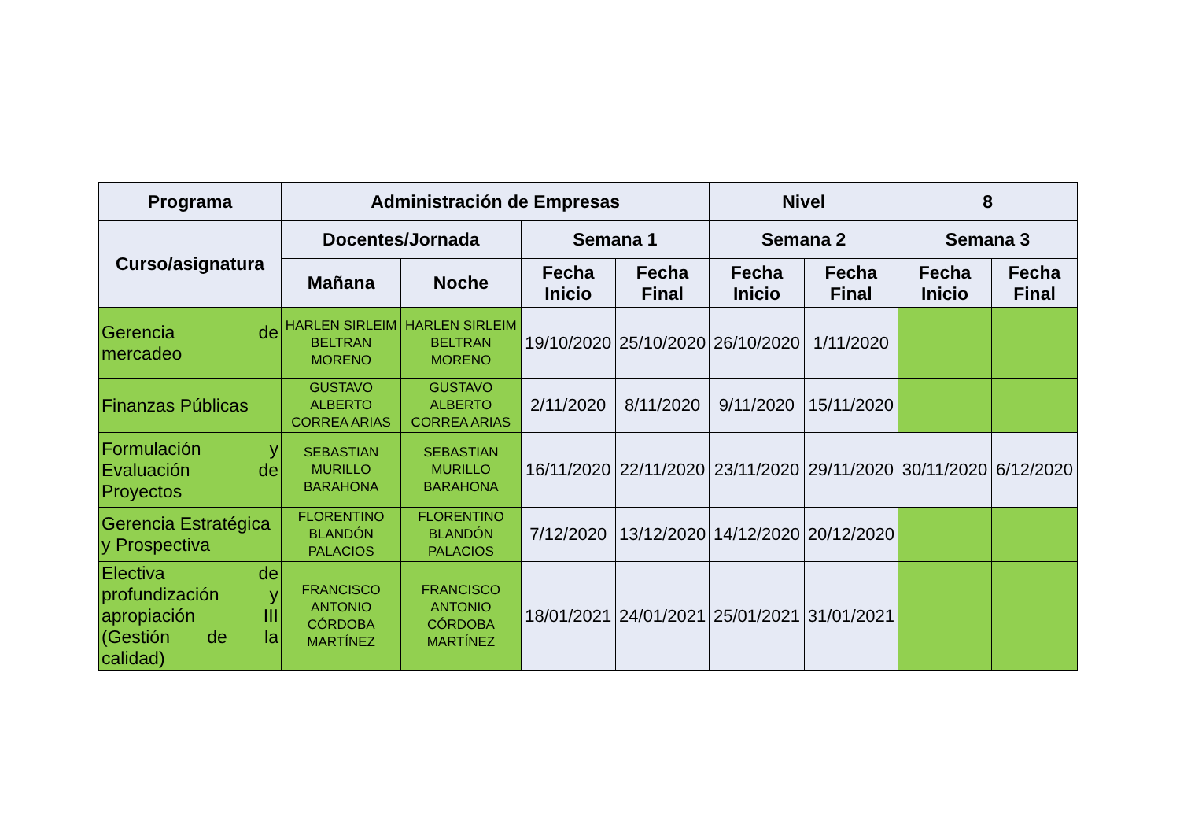| Programa | Administración de Empresas | | | | Nivel | | 8 | |
| --- | --- | --- | --- | --- | --- | --- | --- | --- |
| Curso/asignatura | Docentes/Jornada | | Semana 1 | | Semana 2 | | Semana 3 | |
| | Mañana | Noche | Fecha Inicio | Fecha Final | Fecha Inicio | Fecha Final | Fecha Inicio | Fecha Final |
| Gerencia de mercadeo | HARLEN SIRLEIM BELTRAN MORENO | HARLEN SIRLEIM BELTRAN MORENO | 19/10/2020 | 25/10/2020 | 26/10/2020 | 1/11/2020 | | |
| Finanzas Públicas | GUSTAVO ALBERTO CORREA ARIAS | GUSTAVO ALBERTO CORREA ARIAS | 2/11/2020 | 8/11/2020 | 9/11/2020 | 15/11/2020 | | |
| Formulación y Evaluación de Proyectos | SEBASTIAN MURILLO BARAHONA | SEBASTIAN MURILLO BARAHONA | 16/11/2020 | 22/11/2020 | 23/11/2020 | 29/11/2020 | 30/11/2020 | 6/12/2020 |
| Gerencia Estratégica y Prospectiva | FLORENTINO BLANDÓN PALACIOS | FLORENTINO BLANDÓN PALACIOS | 7/12/2020 | 13/12/2020 | 14/12/2020 | 20/12/2020 | | |
| Electiva de profundización y apropiación III (Gestión de la calidad) | FRANCISCO ANTONIO CÓRDOBA MARTÍNEZ | FRANCISCO ANTONIO CÓRDOBA MARTÍNEZ | 18/01/2021 | 24/01/2021 | 25/01/2021 | 31/01/2021 | | |